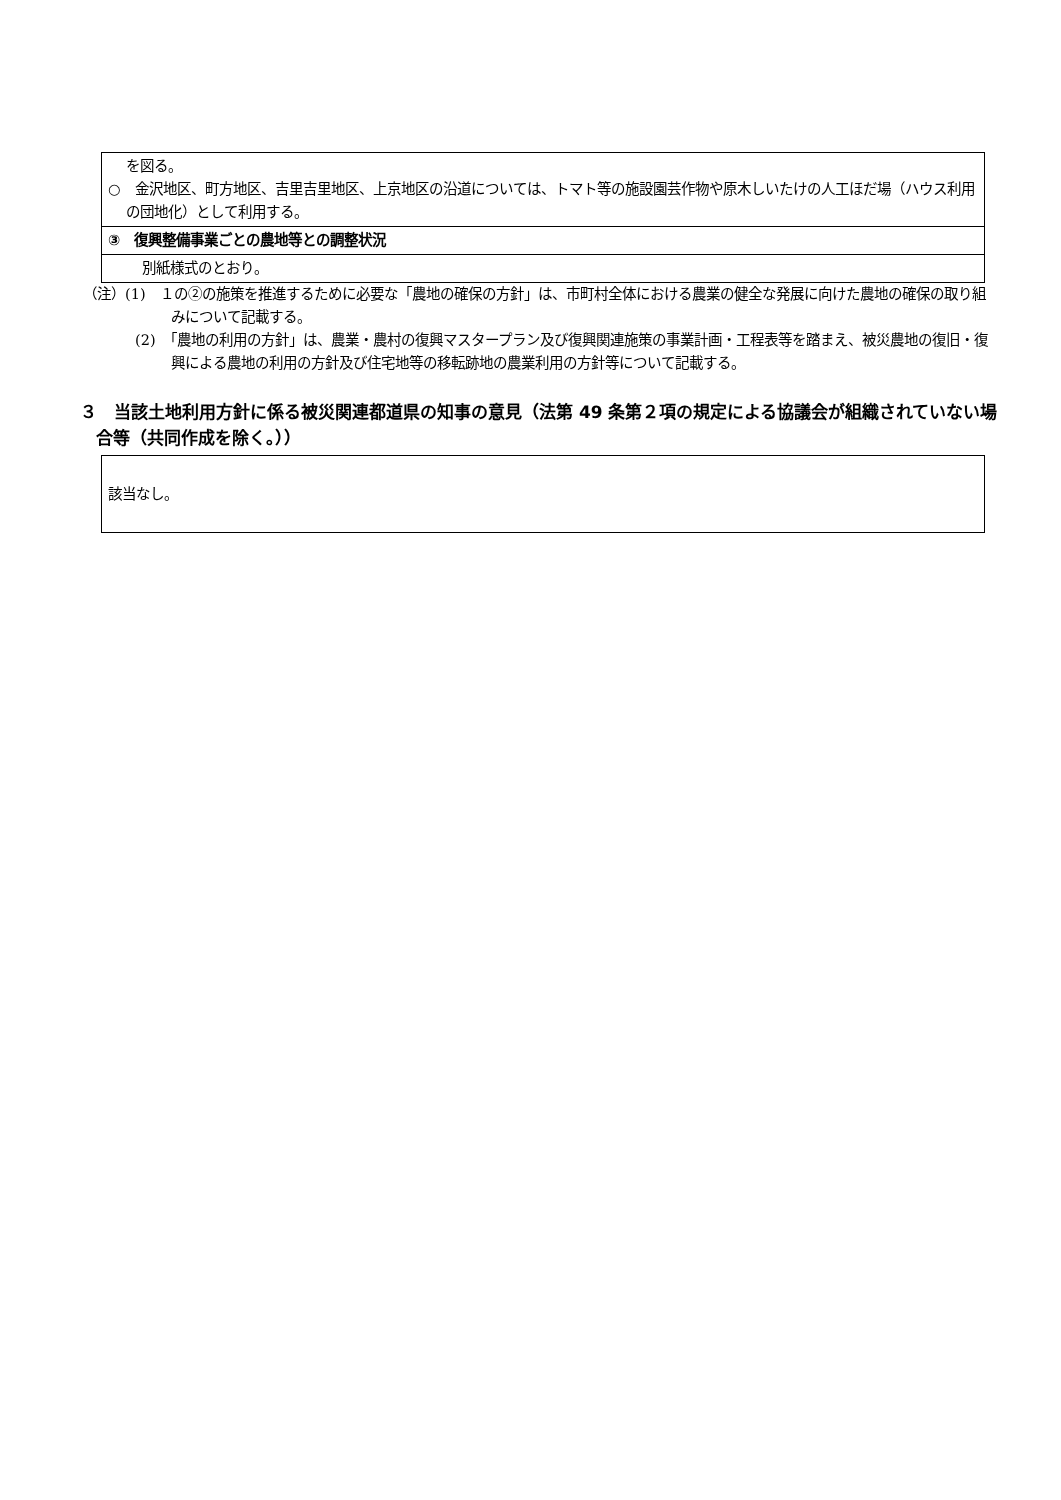| を図る。 ○ 金沢地区、町方地区、吉里吉里地区、上京地区の沿道については、トマト等の施設園芸作物や原木しいたけの人工ほだ場（ハウス利用の団地化）として利用する。 |
| ③ 復興整備事業ごとの農地等との調整状況 |
| 別紙様式のとおり。 |
（注）(1)　１の②の施策を推進するために必要な「農地の確保の方針」は、市町村全体における農業の健全な発展に向けた農地の確保の取り組みについて記載する。
(2)　「農地の利用の方針」は、農業・農村の復興マスタープラン及び復興関連施策の事業計画・工程表等を踏まえ、被災農地の復旧・復興による農地の利用の方針及び住宅地等の移転跡地の農業利用の方針等について記載する。
３　当該土地利用方針に係る被災関連都道県の知事の意見（法第 49 条第２項の規定による協議会が組織されていない場合等（共同作成を除く。））
| 該当なし。 |